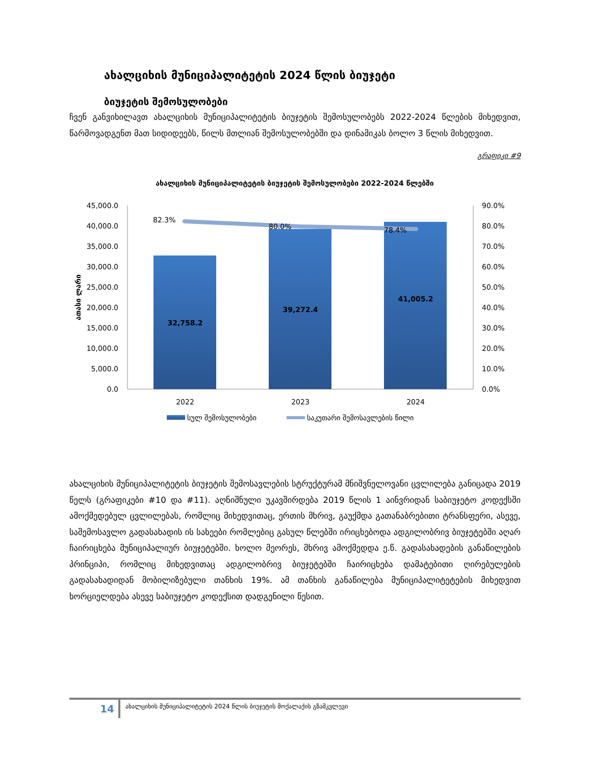ახალციხის მუნიციპალიტეტის 2024 წლის ბიუჯეტი
ბიუჯეტის შემოსულობები
ჩვენ განვიხილავთ ახალციხის მუნიციპალიტეტის ბიუჯეტის შემოსულობებს 2022-2024 წლების მიხედვით, წარმოვადგენთ მათ სიდიდეებს, წილს მთლიან შემოსულობებში და დინამიკას ბოლო 3 წლის მიხედვით.
გრაფიკი #9
ახალციხის მუნიციპალიტეტის ბიუჯეტის შემოსულობები 2022-2024 წლებში
45,000.0
40,000.0
35,000.0
30,000.0
25,000.0
20,000.0
15,000.0
10,000.0
5,000.0
0.0
90.0%
80.0%
70.0%
60.0%
50.0%
40.0%
30.0%
20.0%
10.0%
0.0%
ათასი ლარი
32,758.2
39,272.4
41,005.2
82.3%
80.0%
78.4%
2022
2023
2024
სულ შემოსულობები
საკუთარი შემოსავლების წილი
ახალციხის მუნიციპალიტეტის ბიუჯეტის შემოსავლების სტრუქტურამ მნიშვნელოვანი ცვლილება განიცადა 2019 წელს (გრაფიკები #10 და #11). აღნიშნული უკავშირდება 2019 წლის 1 აინვრიდან საბიუჯეტო კოდექსში ამოქმედებულ ცვლილებას, რომლიც მიხედვითაც, ერთის მხრივ, გაუქმდა გათანაბრებითი ტრანსფერი, ასევე, საშემოსავლო გადასახადის ის სახეები რომლებიც გასულ წლებში ირიცხებოდა ადგილობრივ ბიუჯეტებში აღარ ჩაირიცხება მუნიციპალიურ ბიუჯეტებში. ხოლო მეორეს, მხრივ ამოქმედდა ე.წ. გადასახადების განაწილების პრინციპი, რომლიც მიხედვითაც ადგილობრივ ბიუჯეტებში ჩაირიცხება დამატებითი ღირებულების გადასახადიდან მობილიზებული თანხის 19%. ამ თანხის განაწილება მუნიციპალიტეტების მიხედვით ხორციელდება ასევე საბიუჯეტო კოდექსით დადგენილი წესით.
14
ახალციხის მუნიციპალიტეტის 2024 წლის ბიუჯეტის მოქალაქის გზამკვლევი